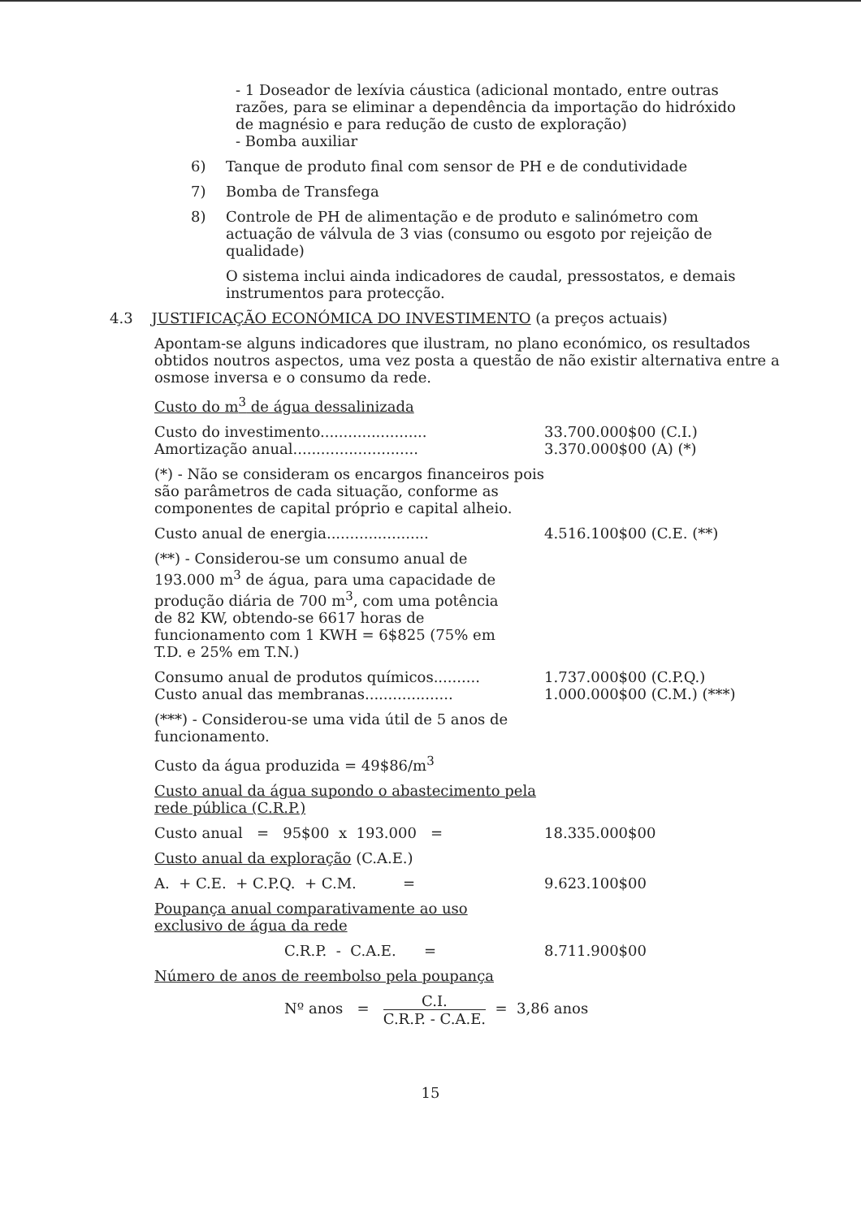- 1 Doseador de lexívia cáustica (adicional montado, entre outras razões, para se eliminar a dependência da importação do hidróxido de magnésio e para redução de custo de exploração)
- Bomba auxiliar
6) Tanque de produto final com sensor de PH e de condutividade
7) Bomba de Transfega
8) Controle de PH de alimentação e de produto e salinómetro com actuação de válvula de 3 vias (consumo ou esgoto por rejeição de qualidade)
O sistema inclui ainda indicadores de caudal, pressostatos, e demais instrumentos para protecção.
4.3 JUSTIFICAÇÃO ECONÓMICA DO INVESTIMENTO (a preços actuais)
Apontam-se alguns indicadores que ilustram, no plano económico, os resultados obtidos noutros aspectos, uma vez posta a questão de não existir alternativa entre a osmose inversa e o consumo da rede.
Custo do m<sup>3</sup> de água dessalinizada
Custo do investimento....................... 33.700.000$00 (C.I.)
Amortização anual........................... 3.370.000$00 (A) (*)
(*) - Não se consideram os encargos financeiros pois são parâmetros de cada situação, conforme as componentes de capital próprio e capital alheio.
Custo anual de energia...................... 4.516.100$00 (C.E. (**)
(**) - Considerou-se um consumo anual de 193.000 m<sup>3</sup> de água, para uma capacidade de produção diária de 700 m<sup>3</sup>, com uma potência de 82 KW, obtendo-se 6617 horas de funcionamento com 1 KWH = 6$825 (75% em T.D. e 25% em T.N.)
Consumo anual de produtos químicos.......... 1.737.000$00 (C.P.Q.)
Custo anual das membranas................... 1.000.000$00 (C.M.) (***)
(***) - Considerou-se uma vida útil de 5 anos de funcionamento.
Custo da água produzida = 49$86/m<sup>3</sup>
Custo anual da água supondo o abastecimento pela rede pública (C.R.P.)
Custo anual = 95$00 x 193.000 = 18.335.000$00
Custo anual da exploração (C.A.E.)
A. + C.E. + C.P.Q. + C.M. = 9.623.100$00
Poupança anual comparativamente ao uso exclusivo de água da rede
C.R.P. - C.A.E. = 8.711.900$00
Número de anos de reembolso pela poupança
Nº anos = C.I. C.R.P. - C.A.E. = 3,86 anos
15